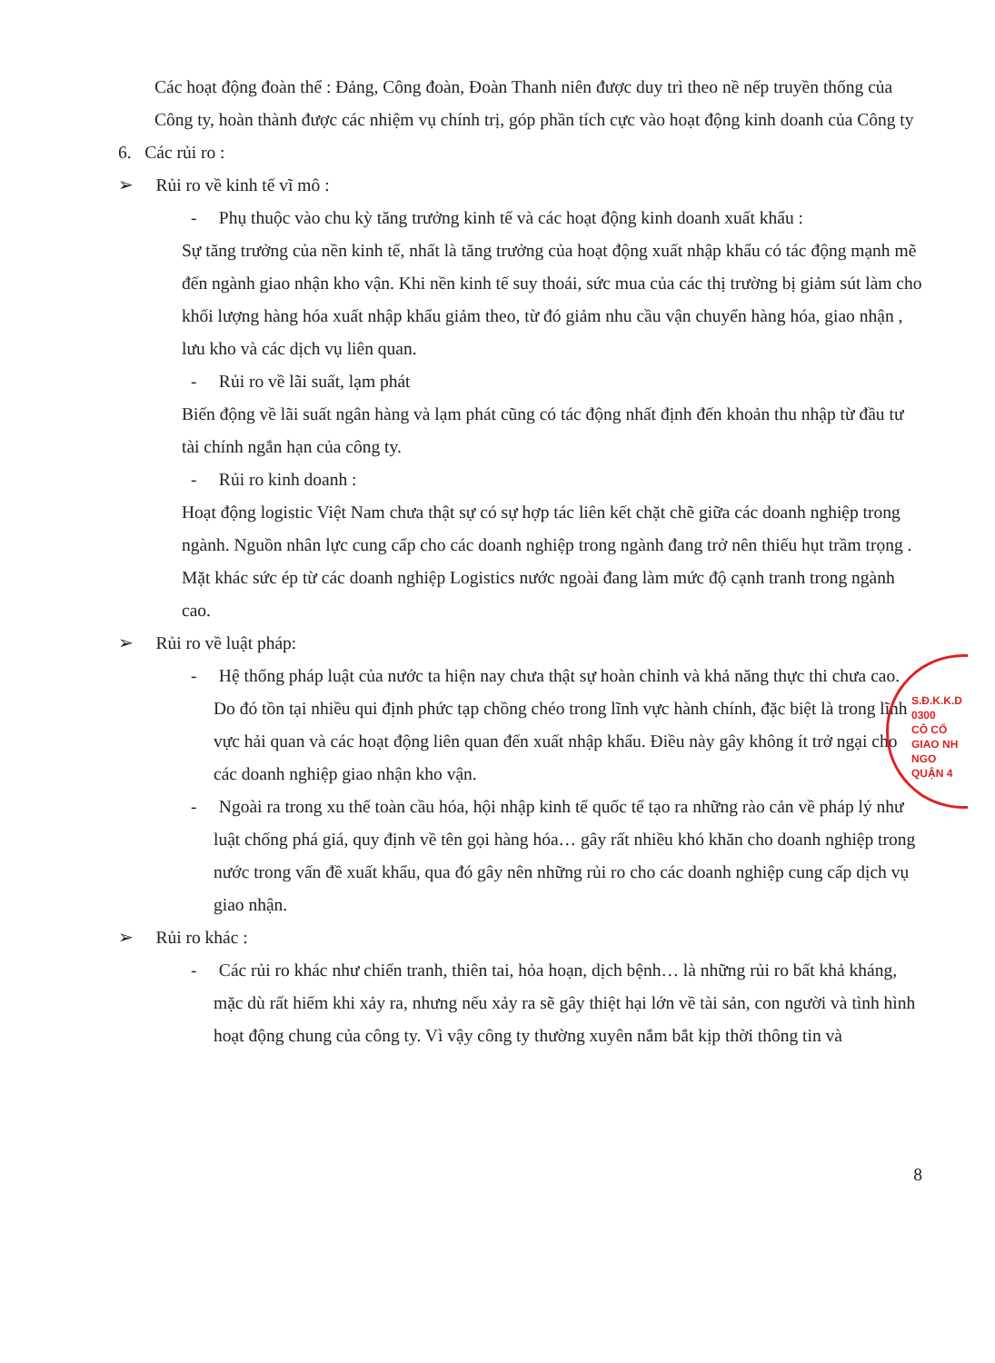Các hoạt động đoàn thể : Đảng, Công đoàn, Đoàn Thanh niên được duy trì theo nề nếp truyền thống của Công ty, hoàn thành được các nhiệm vụ chính trị, góp phần tích cực vào hoạt động kinh doanh của Công ty
6. Các rủi ro :
➢ Rủi ro về kinh tế vĩ mô :
- Phụ thuộc vào chu kỳ tăng trưởng kinh tế và các hoạt động kinh doanh xuất khẩu :
Sự tăng trưởng của nền kinh tế, nhất là tăng trưởng của hoạt động xuất nhập khẩu có tác động mạnh mẽ đến ngành giao nhận kho vận. Khi nền kinh tế suy thoái, sức mua của các thị trường bị giảm sút làm cho khối lượng hàng hóa xuất nhập khẩu giảm theo, từ đó giảm nhu cầu vận chuyển hàng hóa, giao nhận , lưu kho và các dịch vụ liên quan.
- Rủi ro về lãi suất, lạm phát
Biến động về lãi suất ngân hàng và lạm phát cũng có tác động nhất định đến khoản thu nhập từ đầu tư tài chính ngắn hạn của công ty.
- Rủi ro kinh doanh :
Hoạt động logistic Việt Nam chưa thật sự có sự hợp tác liên kết chặt chẽ giữa các doanh nghiệp trong ngành. Nguồn nhân lực cung cấp cho các doanh nghiệp trong ngành đang trở nên thiếu hụt trầm trọng . Mặt khác sức ép từ các doanh nghiệp Logistics nước ngoài đang làm mức độ cạnh tranh trong ngành cao.
➢ Rủi ro về luật pháp:
- Hệ thống pháp luật của nước ta hiện nay chưa thật sự hoàn chỉnh và khả năng thực thi chưa cao. Do đó tồn tại nhiều qui định phức tạp chồng chéo trong lĩnh vực hành chính, đặc biệt là trong lĩnh vực hải quan và các hoạt động liên quan đến xuất nhập khẩu. Điều này gây không ít trở ngại cho các doanh nghiệp giao nhận kho vận.
- Ngoài ra trong xu thế toàn cầu hóa, hội nhập kinh tế quốc tế tạo ra những rào cản về pháp lý như luật chống phá giá, quy định về tên gọi hàng hóa… gây rất nhiều khó khăn cho doanh nghiệp trong nước trong vấn đề xuất khẩu, qua đó gây nên những rủi ro cho các doanh nghiệp cung cấp dịch vụ giao nhận.
➢ Rủi ro khác :
- Các rủi ro khác như chiến tranh, thiên tai, hỏa hoạn, dịch bệnh… là những rủi ro bất khả kháng, mặc dù rất hiếm khi xảy ra, nhưng nếu xảy ra sẽ gây thiệt hại lớn về tài sản, con người và tình hình hoạt động chung của công ty. Vì vậy công ty thường xuyên nắm bắt kịp thời thông tin và
S.Đ.K.K.D 0300
CÔ CỔ
GIAO NH
NGO
QUẬN 4
8